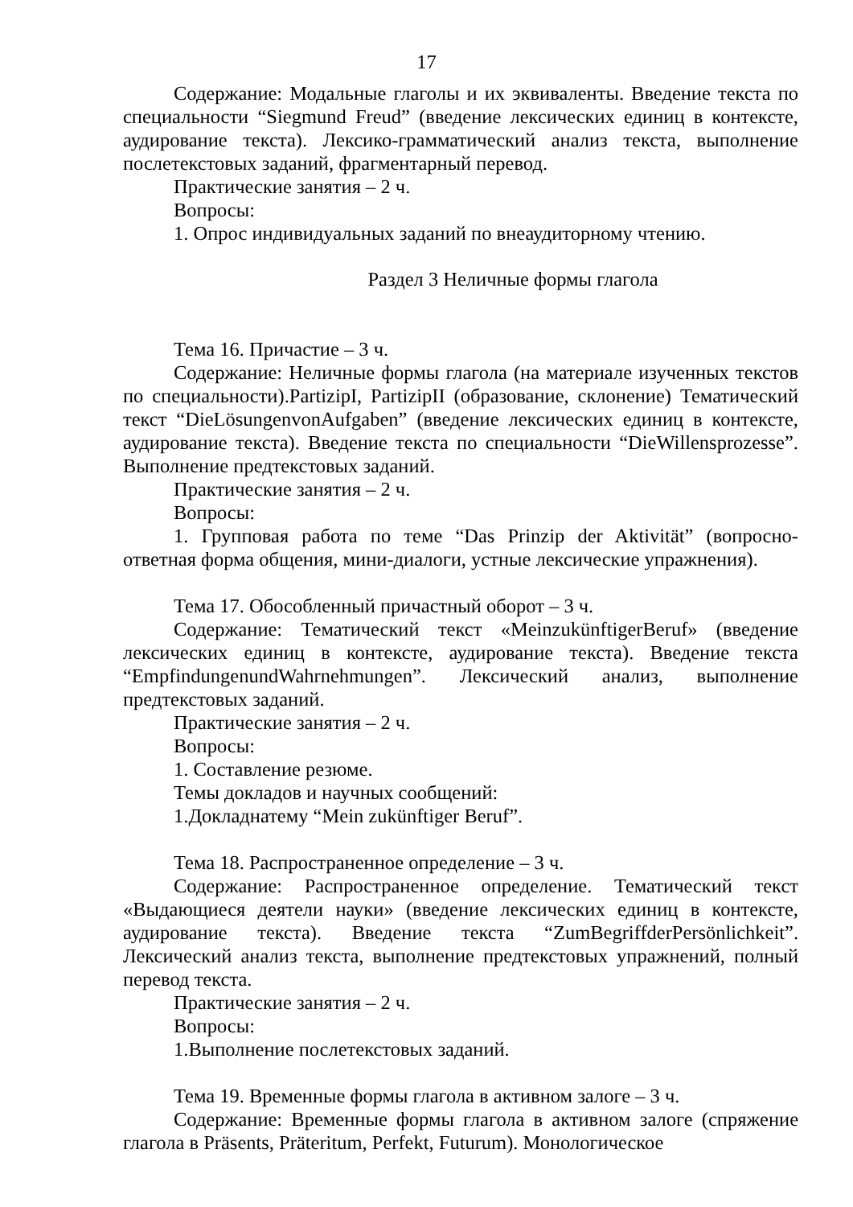17
Содержание: Модальные глаголы и их эквиваленты. Введение текста по специальности “Siegmund Freud” (введение лексических единиц в контексте, аудирование текста). Лексико-грамматический анализ текста, выполнение послетекстовых заданий, фрагментарный перевод.
Практические занятия – 2 ч.
Вопросы:
1. Опрос индивидуальных заданий по внеаудиторному чтению.
Раздел 3 Неличные формы глагола
Тема 16. Причастие – 3 ч.
Содержание: Неличные формы глагола (на материале изученных текстов по специальности).PartizipI, PartizipII (образование, склонение) Тематический текст “DieLösungenvonAufgaben” (введение лексических единиц в контексте, аудирование текста). Введение текста по специальности “DieWillensprozesse”. Выполнение предтекстовых заданий.
Практические занятия – 2 ч.
Вопросы:
1. Групповая работа по теме “Das Prinzip der Aktivität” (вопросно-ответная форма общения, мини-диалоги, устные лексические упражнения).
Тема 17. Обособленный причастный оборот – 3 ч.
Содержание: Тематический текст «MeinzukünftigerBeruf» (введение лексических единиц в контексте, аудирование текста). Введение текста “EmpfindungenundWahrnehmungen”. Лексический анализ, выполнение предтекстовых заданий.
Практические занятия – 2 ч.
Вопросы:
1. Составление резюме.
Темы докладов и научных сообщений:
1.Докладнатему “Mein zukünftiger Beruf”.
Тема 18. Распространенное определение – 3 ч.
Содержание: Распространенное определение. Тематический текст «Выдающиеся деятели науки» (введение лексических единиц в контексте, аудирование текста). Введение текста “ZumBegriffderPersönlichkeit”. Лексический анализ текста, выполнение предтекстовых упражнений, полный перевод текста.
Практические занятия – 2 ч.
Вопросы:
1.Выполнение послетекстовых заданий.
Тема 19. Временные формы глагола в активном залоге – 3 ч.
Содержание: Временные формы глагола в активном залоге (спряжение глагола в Präsents, Präteritum, Perfekt, Futurum). Монологическое